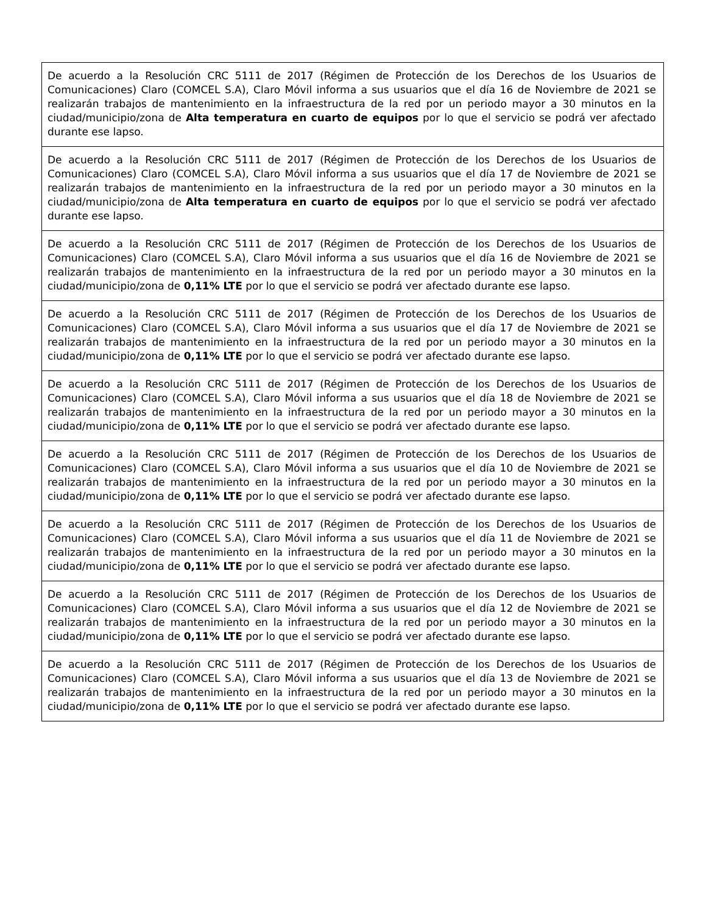| De acuerdo a la Resolución CRC 5111 de 2017 (Régimen de Protección de los Derechos de los Usuarios de Comunicaciones) Claro (COMCEL S.A), Claro Móvil informa a sus usuarios que el día 16 de Noviembre de 2021 se realizarán trabajos de mantenimiento en la infraestructura de la red por un periodo mayor a 30 minutos en la ciudad/municipio/zona de Alta temperatura en cuarto de equipos por lo que el servicio se podrá ver afectado durante ese lapso. |
| De acuerdo a la Resolución CRC 5111 de 2017 (Régimen de Protección de los Derechos de los Usuarios de Comunicaciones) Claro (COMCEL S.A), Claro Móvil informa a sus usuarios que el día 17 de Noviembre de 2021 se realizarán trabajos de mantenimiento en la infraestructura de la red por un periodo mayor a 30 minutos en la ciudad/municipio/zona de Alta temperatura en cuarto de equipos por lo que el servicio se podrá ver afectado durante ese lapso. |
| De acuerdo a la Resolución CRC 5111 de 2017 (Régimen de Protección de los Derechos de los Usuarios de Comunicaciones) Claro (COMCEL S.A), Claro Móvil informa a sus usuarios que el día 16 de Noviembre de 2021 se realizarán trabajos de mantenimiento en la infraestructura de la red por un periodo mayor a 30 minutos en la ciudad/municipio/zona de 0,11% LTE por lo que el servicio se podrá ver afectado durante ese lapso. |
| De acuerdo a la Resolución CRC 5111 de 2017 (Régimen de Protección de los Derechos de los Usuarios de Comunicaciones) Claro (COMCEL S.A), Claro Móvil informa a sus usuarios que el día 17 de Noviembre de 2021 se realizarán trabajos de mantenimiento en la infraestructura de la red por un periodo mayor a 30 minutos en la ciudad/municipio/zona de 0,11% LTE por lo que el servicio se podrá ver afectado durante ese lapso. |
| De acuerdo a la Resolución CRC 5111 de 2017 (Régimen de Protección de los Derechos de los Usuarios de Comunicaciones) Claro (COMCEL S.A), Claro Móvil informa a sus usuarios que el día 18 de Noviembre de 2021 se realizarán trabajos de mantenimiento en la infraestructura de la red por un periodo mayor a 30 minutos en la ciudad/municipio/zona de 0,11% LTE por lo que el servicio se podrá ver afectado durante ese lapso. |
| De acuerdo a la Resolución CRC 5111 de 2017 (Régimen de Protección de los Derechos de los Usuarios de Comunicaciones) Claro (COMCEL S.A), Claro Móvil informa a sus usuarios que el día 10 de Noviembre de 2021 se realizarán trabajos de mantenimiento en la infraestructura de la red por un periodo mayor a 30 minutos en la ciudad/municipio/zona de 0,11% LTE por lo que el servicio se podrá ver afectado durante ese lapso. |
| De acuerdo a la Resolución CRC 5111 de 2017 (Régimen de Protección de los Derechos de los Usuarios de Comunicaciones) Claro (COMCEL S.A), Claro Móvil informa a sus usuarios que el día 11 de Noviembre de 2021 se realizarán trabajos de mantenimiento en la infraestructura de la red por un periodo mayor a 30 minutos en la ciudad/municipio/zona de 0,11% LTE por lo que el servicio se podrá ver afectado durante ese lapso. |
| De acuerdo a la Resolución CRC 5111 de 2017 (Régimen de Protección de los Derechos de los Usuarios de Comunicaciones) Claro (COMCEL S.A), Claro Móvil informa a sus usuarios que el día 12 de Noviembre de 2021 se realizarán trabajos de mantenimiento en la infraestructura de la red por un periodo mayor a 30 minutos en la ciudad/municipio/zona de 0,11% LTE por lo que el servicio se podrá ver afectado durante ese lapso. |
| De acuerdo a la Resolución CRC 5111 de 2017 (Régimen de Protección de los Derechos de los Usuarios de Comunicaciones) Claro (COMCEL S.A), Claro Móvil informa a sus usuarios que el día 13 de Noviembre de 2021 se realizarán trabajos de mantenimiento en la infraestructura de la red por un periodo mayor a 30 minutos en la ciudad/municipio/zona de 0,11% LTE por lo que el servicio se podrá ver afectado durante ese lapso. |